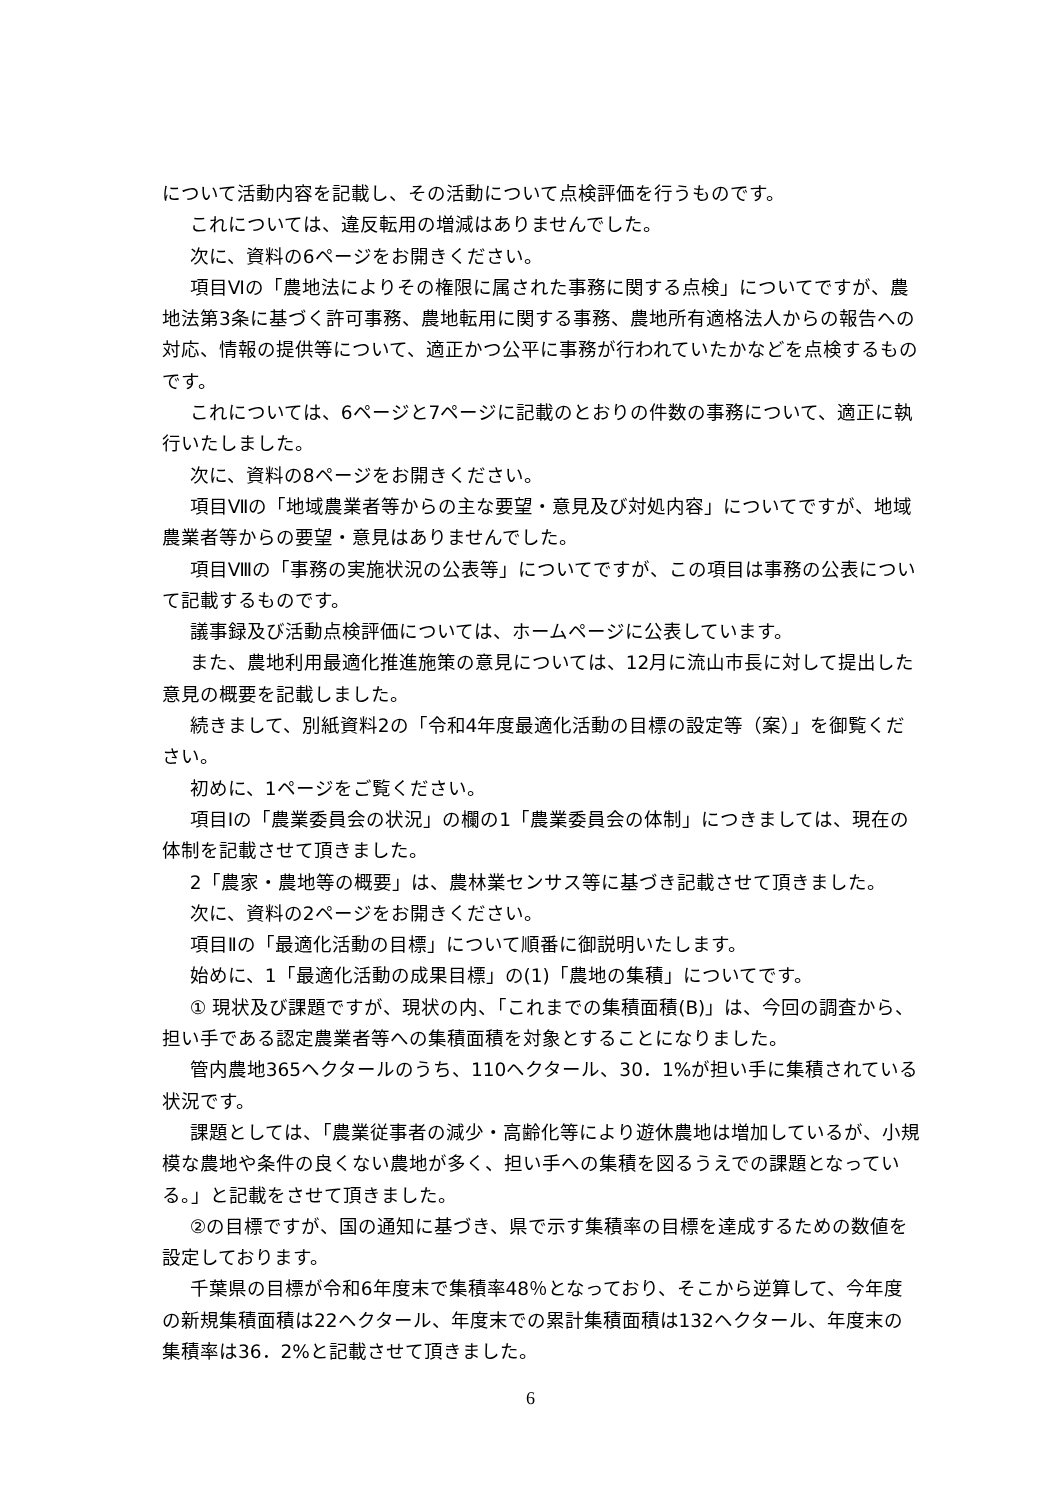について活動内容を記載し、その活動について点検評価を行うものです。
これについては、違反転用の増減はありませんでした。
次に、資料の6ページをお開きください。
項目Ⅵの「農地法によりその権限に属された事務に関する点検」についてですが、農地法第3条に基づく許可事務、農地転用に関する事務、農地所有適格法人からの報告への対応、情報の提供等について、適正かつ公平に事務が行われていたかなどを点検するものです。
これについては、6ページと7ページに記載のとおりの件数の事務について、適正に執行いたしました。
次に、資料の8ページをお開きください。
項目Ⅶの「地域農業者等からの主な要望・意見及び対処内容」についてですが、地域農業者等からの要望・意見はありませんでした。
項目Ⅷの「事務の実施状況の公表等」についてですが、この項目は事務の公表について記載するものです。
議事録及び活動点検評価については、ホームページに公表しています。
また、農地利用最適化推進施策の意見については、12月に流山市長に対して提出した意見の概要を記載しました。
続きまして、別紙資料2の「令和4年度最適化活動の目標の設定等（案）」を御覧ください。
初めに、1ページをご覧ください。
項目Ⅰの「農業委員会の状況」の欄の1「農業委員会の体制」につきましては、現在の体制を記載させて頂きました。
2「農家・農地等の概要」は、農林業センサス等に基づき記載させて頂きました。
次に、資料の2ページをお開きください。
項目Ⅱの「最適化活動の目標」について順番に御説明いたします。
始めに、1「最適化活動の成果目標」の(1)「農地の集積」についてです。
① 現状及び課題ですが、現状の内、「これまでの集積面積(B)」は、今回の調査から、担い手である認定農業者等への集積面積を対象とすることになりました。
管内農地365ヘクタールのうち、110ヘクタール、30．1%が担い手に集積されている状況です。
課題としては、「農業従事者の減少・高齢化等により遊休農地は増加しているが、小規模な農地や条件の良くない農地が多く、担い手への集積を図るうえでの課題となっている。」と記載をさせて頂きました。
②の目標ですが、国の通知に基づき、県で示す集積率の目標を達成するための数値を設定しております。
千葉県の目標が令和6年度末で集積率48％となっており、そこから逆算して、今年度の新規集積面積は22ヘクタール、年度末での累計集積面積は132ヘクタール、年度末の集積率は36．2%と記載させて頂きました。
6